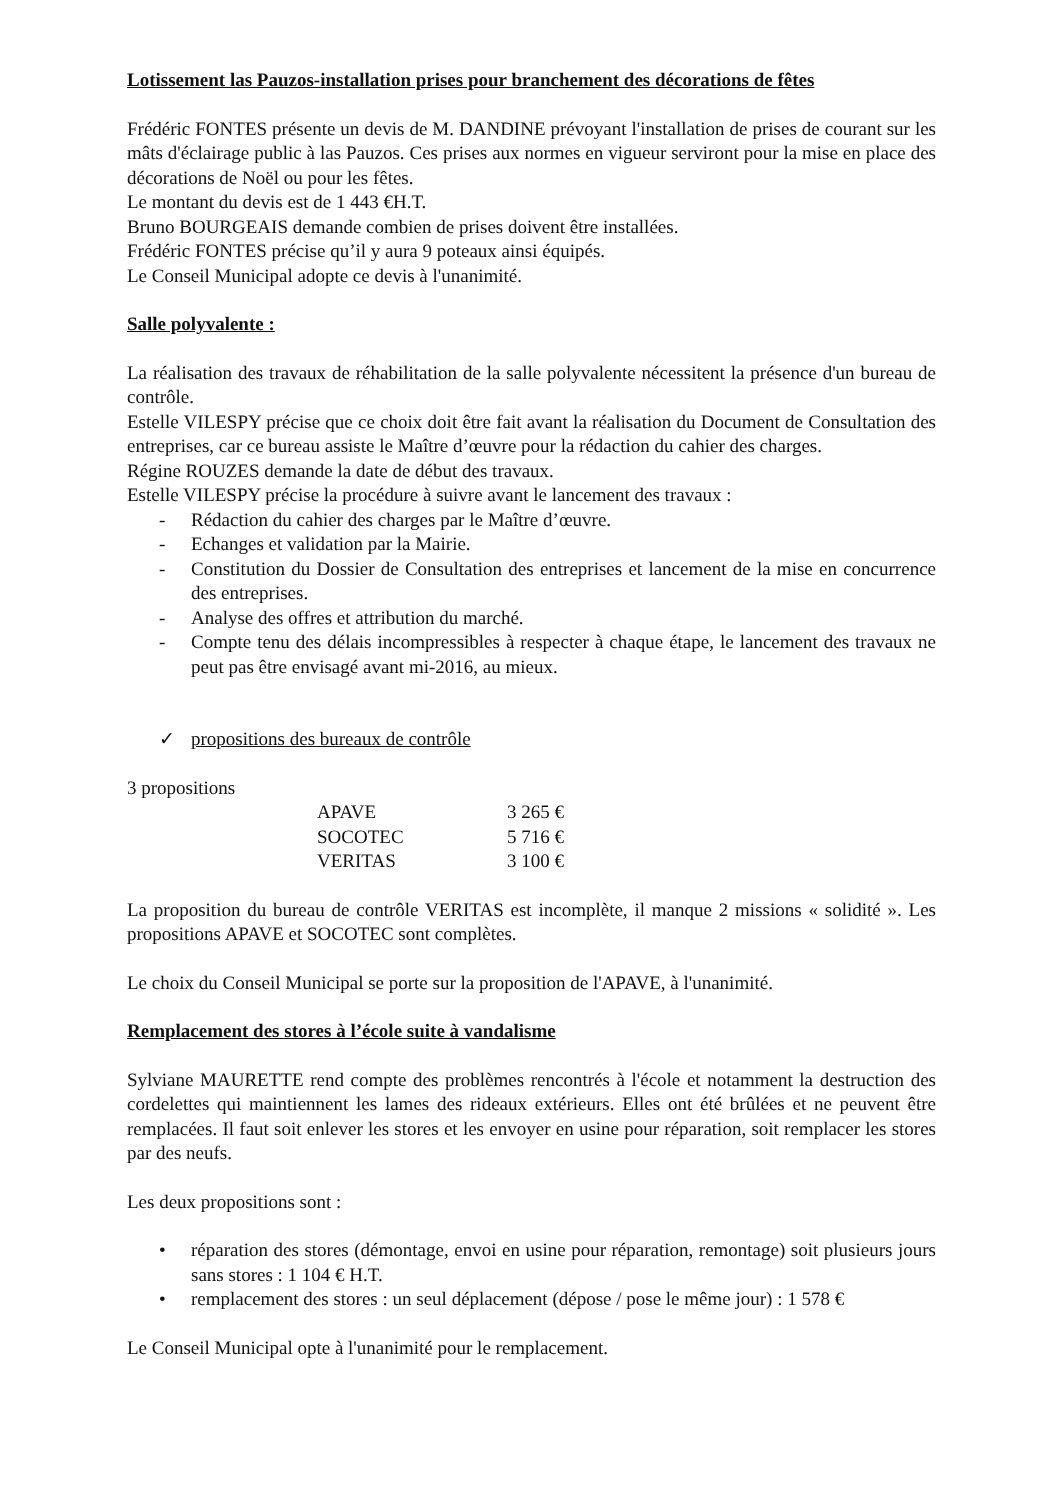Lotissement las Pauzos-installation prises pour branchement des décorations de fêtes
Frédéric FONTES présente un devis de M. DANDINE prévoyant l'installation de prises de courant sur les mâts d'éclairage public à las Pauzos. Ces prises aux normes en vigueur serviront pour la mise en place des décorations de Noël ou pour les fêtes.
Le montant du devis est de 1 443 €H.T.
Bruno BOURGEAIS demande combien de prises doivent être installées.
Frédéric FONTES précise qu’il y aura 9 poteaux ainsi équipés.
Le Conseil Municipal adopte ce devis à l'unanimité.
Salle polyvalente :
La réalisation des travaux de réhabilitation de la salle polyvalente nécessitent la présence d'un bureau de contrôle.
Estelle VILESPY précise que ce choix doit être fait avant la réalisation du Document de Consultation des entreprises, car ce bureau assiste le Maître d’œuvre pour la rédaction du cahier des charges.
Régine ROUZES demande la date de début des travaux.
Estelle VILESPY précise la procédure à suivre avant le lancement des travaux :
- Rédaction du cahier des charges par le Maître d’œuvre.
- Echanges et validation par la Mairie.
- Constitution du Dossier de Consultation des entreprises et lancement de la mise en concurrence des entreprises.
- Analyse des offres et attribution du marché.
- Compte tenu des délais incompressibles à respecter à chaque étape, le lancement des travaux ne peut pas être envisagé avant mi-2016, au mieux.
✓ propositions des bureaux de contrôle
3 propositions
| APAVE | 3 265 € |
| SOCOTEC | 5 716 € |
| VERITAS | 3 100 € |
La proposition du bureau de contrôle VERITAS est incomplète, il manque 2 missions « solidité ». Les propositions APAVE et SOCOTEC sont complètes.
Le choix du Conseil Municipal se porte sur la proposition de l'APAVE, à l'unanimité.
Remplacement des stores à l’école suite à vandalisme
Sylviane MAURETTE rend compte des problèmes rencontrés à l'école et notamment la destruction des cordelettes qui maintiennent les lames des rideaux extérieurs. Elles ont été brûlées et ne peuvent être remplacées. Il faut soit enlever les stores et les envoyer en usine pour réparation, soit remplacer les stores par des neufs.
Les deux propositions sont :
• réparation des stores (démontage, envoi en usine pour réparation, remontage) soit plusieurs jours sans stores : 1 104 € H.T.
• remplacement des stores : un seul déplacement (dépose / pose le même jour) : 1 578 €
Le Conseil Municipal opte à l'unanimité pour le remplacement.